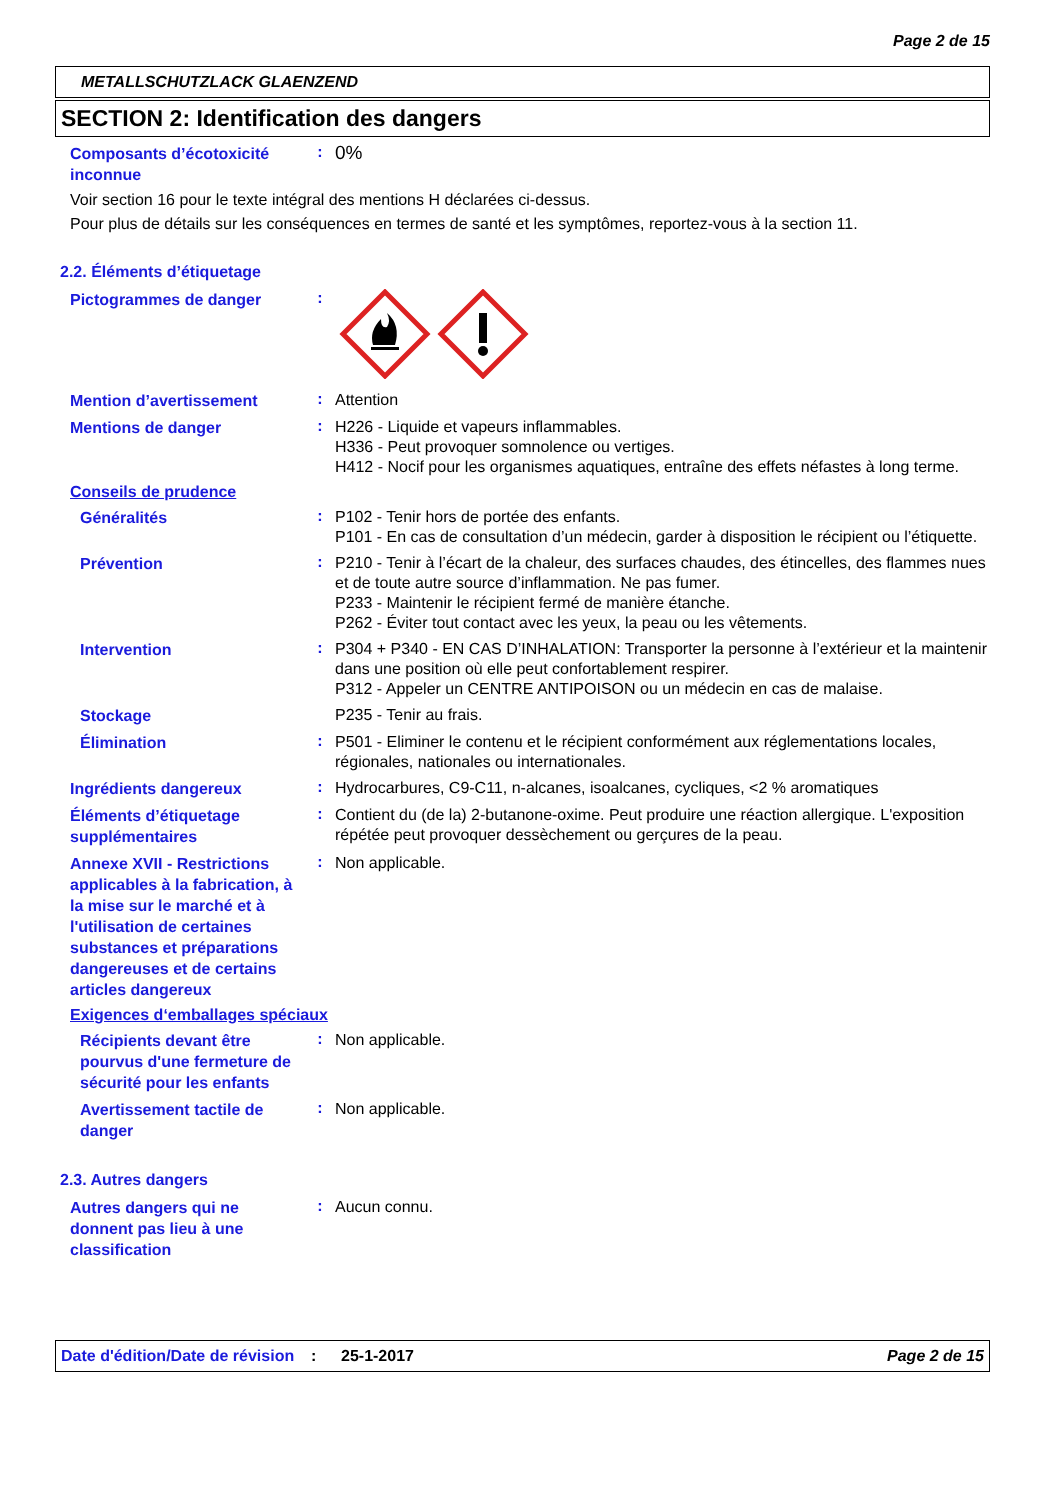Page 2 de 15
METALLSCHUTZLACK GLAENZEND
SECTION 2: Identification des dangers
Composants d’écotoxicité inconnue
:
0%
Voir section 16 pour le texte intégral des mentions H déclarées ci-dessus.
Pour plus de détails sur les conséquences en termes de santé et les symptômes, reportez-vous à la section 11.
2.2. Éléments d’étiquetage
Pictogrammes de danger
:
Mention d’avertissement
:
Attention
Mentions de danger
:
H226 - Liquide et vapeurs inflammables.
H336 - Peut provoquer somnolence ou vertiges.
H412 - Nocif pour les organismes aquatiques, entraîne des effets néfastes à long terme.
Conseils de prudence
Généralités
:
P102 - Tenir hors de portée des enfants.
P101 - En cas de consultation d’un médecin, garder à disposition le récipient ou l’étiquette.
Prévention
:
P210 - Tenir à l’écart de la chaleur, des surfaces chaudes, des étincelles, des flammes nues et de toute autre source d’inflammation. Ne pas fumer.
P233 - Maintenir le récipient fermé de manière étanche.
P262 - Éviter tout contact avec les yeux, la peau ou les vêtements.
Intervention
:
P304 + P340 - EN CAS D’INHALATION: Transporter la personne à l’extérieur et la maintenir dans une position où elle peut confortablement respirer.
P312 - Appeler un CENTRE ANTIPOISON ou un médecin en cas de malaise.
Stockage
P235 - Tenir au frais.
Élimination
:
P501 - Eliminer le contenu et le récipient conformément aux réglementations locales, régionales, nationales ou internationales.
Ingrédients dangereux
:
Hydrocarbures, C9-C11, n-alcanes, isoalcanes, cycliques, <2 % aromatiques
Éléments d’étiquetage supplémentaires
:
Contient du (de la) 2-butanone-oxime. Peut produire une réaction allergique. L'exposition répétée peut provoquer dessèchement ou gerçures de la peau.
Annexe XVII - Restrictions applicables à la fabrication, à la mise sur le marché et à l'utilisation de certaines substances et préparations dangereuses et de certains articles dangereux
:
Non applicable.
Exigences d‘emballages spéciaux
Récipients devant être pourvus d'une fermeture de sécurité pour les enfants
:
Non applicable.
Avertissement tactile de danger
:
Non applicable.
2.3. Autres dangers
Autres dangers qui ne donnent pas lieu à une classification
:
Aucun connu.
Date d'édition/Date de révision
: 25-1-2017 Page 2 de 15